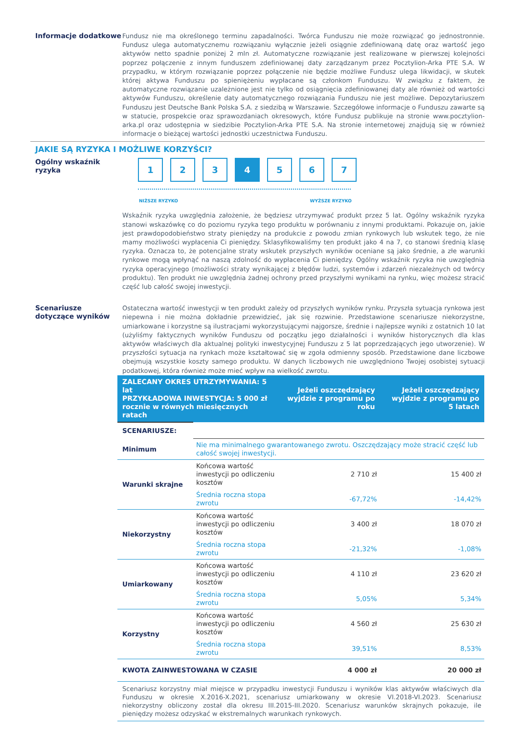Informacje dodatkowe
Fundusz nie ma określonego terminu zapadalności. Twórca Funduszu nie może rozwiązać go jednostronnie. Fundusz ulega automatycznemu rozwiązaniu wyłącznie jeżeli osiągnie zdefiniowaną datę oraz wartość jego aktywów netto spadnie poniżej 2 mln zł. Automatyczne rozwiązanie jest realizowane w pierwszej kolejności poprzez połączenie z innym funduszem zdefiniowanej daty zarządzanym przez Pocztylion-Arka PTE S.A. W przypadku, w którym rozwiązanie poprzez połączenie nie będzie możliwe Fundusz ulega likwidacji, w skutek której aktywa Funduszu po spieniężeniu wypłacane są członkom Funduszu. W związku z faktem, że automatyczne rozwiązanie uzależnione jest nie tylko od osiągnięcia zdefiniowanej daty ale również od wartości aktywów Funduszu, określenie daty automatycznego rozwiązania Funduszu nie jest możliwe. Depozytariuszem Funduszu jest Deutsche Bank Polska S.A. z siedzibą w Warszawie. Szczegółowe informacje o Funduszu zawarte są w statucie, prospekcie oraz sprawozdaniach okresowych, które Fundusz publikuje na stronie www.pocztylion-arka.pl oraz udostępnia w siedzibie Pocztylion-Arka PTE S.A. Na stronie internetowej znajdują się w również informacje o bieżącej wartości jednostki uczestnictwa Funduszu.
JAKIE SĄ RYZYKA I MOŻLIWE KORZYŚCI?
Ogólny wskaźnik ryzyka
1 2 3 4 5 6 7
NIŻSZE RYZYKO WYŻSZE RYZYKO
Wskaźnik ryzyka uwzględnia założenie, że będziesz utrzymywać produkt przez 5 lat. Ogólny wskaźnik ryzyka stanowi wskazówkę co do poziomu ryzyka tego produktu w porównaniu z innymi produktami. Pokazuje on, jakie jest prawdopodobieństwo straty pieniędzy na produkcie z powodu zmian rynkowych lub wskutek tego, że nie mamy możliwości wypłacenia Ci pieniędzy. Sklasyfikowaliśmy ten produkt jako 4 na 7, co stanowi średnią klasę ryzyka. Oznacza to, że potencjalne straty wskutek przyszłych wyników oceniane są jako średnie, a złe warunki rynkowe mogą wpłynąć na naszą zdolność do wypłacenia Ci pieniędzy. Ogólny wskaźnik ryzyka nie uwzględnia ryzyka operacyjnego (możliwości straty wynikającej z błędów ludzi, systemów i zdarzeń niezależnych od twórcy produktu). Ten produkt nie uwzględnia żadnej ochrony przed przyszłymi wynikami na rynku, więc możesz stracić część lub całość swojej inwestycji.
Scenariusze dotyczące wyników
Ostateczna wartość inwestycji w ten produkt zależy od przyszłych wyników rynku. Przyszła sytuacja rynkowa jest niepewna i nie można dokładnie przewidzieć, jak się rozwinie. Przedstawione scenariusze niekorzystne, umiarkowane i korzystne są ilustracjami wykorzystującymi najgorsze, średnie i najlepsze wyniki z ostatnich 10 lat (użyliśmy faktycznych wyników Funduszu od początku jego działalności i wyników historycznych dla klas aktywów właściwych dla aktualnej polityki inwestycyjnej Funduszu z 5 lat poprzedzających jego utworzenie). W przyszłości sytuacja na rynkach może kształtować się w zgoła odmienny sposób. Przedstawione dane liczbowe obejmują wszystkie koszty samego produktu. W danych liczbowych nie uwzględniono Twojej osobistej sytuacji podatkowej, która również może mieć wpływ na wielkość zwrotu.
| ZALECANY OKRES UTRZYMYWANIA: 5 lat PRZYKŁADOWA INWESTYCJA: 5 000 zł rocznie w równych miesięcznych ratach | | Jeżeli oszczędzający wyjdzie z programu po roku | Jeżeli oszczędzający wyjdzie z programu po 5 latach |
| --- | --- | --- | --- |
| SCENARIUSZE: | | | |
| Minimum | Nie ma minimalnego gwarantowanego zwrotu. Oszczędzający może stracić część lub całość swojej inwestycji. | | |
| Warunki skrajne | Końcowa wartość inwestycji po odliczeniu kosztów | 2 710 zł | 15 400 zł |
| | Średnia roczna stopa zwrotu | -67,72% | -14,42% |
| Niekorzystny | Końcowa wartość inwestycji po odliczeniu kosztów | 3 400 zł | 18 070 zł |
| | Średnia roczna stopa zwrotu | -21,32% | -1,08% |
| Umiarkowany | Końcowa wartość inwestycji po odliczeniu kosztów | 4 110 zł | 23 620 zł |
| | Średnia roczna stopa zwrotu | 5,05% | 5,34% |
| Korzystny | Końcowa wartość inwestycji po odliczeniu kosztów | 4 560 zł | 25 630 zł |
| | Średnia roczna stopa zwrotu | 39,51% | 8,53% |
| KWOTA ZAINWESTOWANA W CZASIE | | 4 000 zł | 20 000 zł |
| Scenariusz korzystny miał miejsce w przypadku inwestycji Funduszu i wyników klas aktywów właściwych dla Funduszu w okresie X.2016-X.2021, scenariusz umiarkowany w okresie VI.2018-VI.2023. Scenariusz niekorzystny obliczony został dla okresu III.2015-III.2020. Scenariusz warunków skrajnych pokazuje, ile pieniędzy możesz odzyskać w ekstremalnych warunkach rynkowych. | | | |